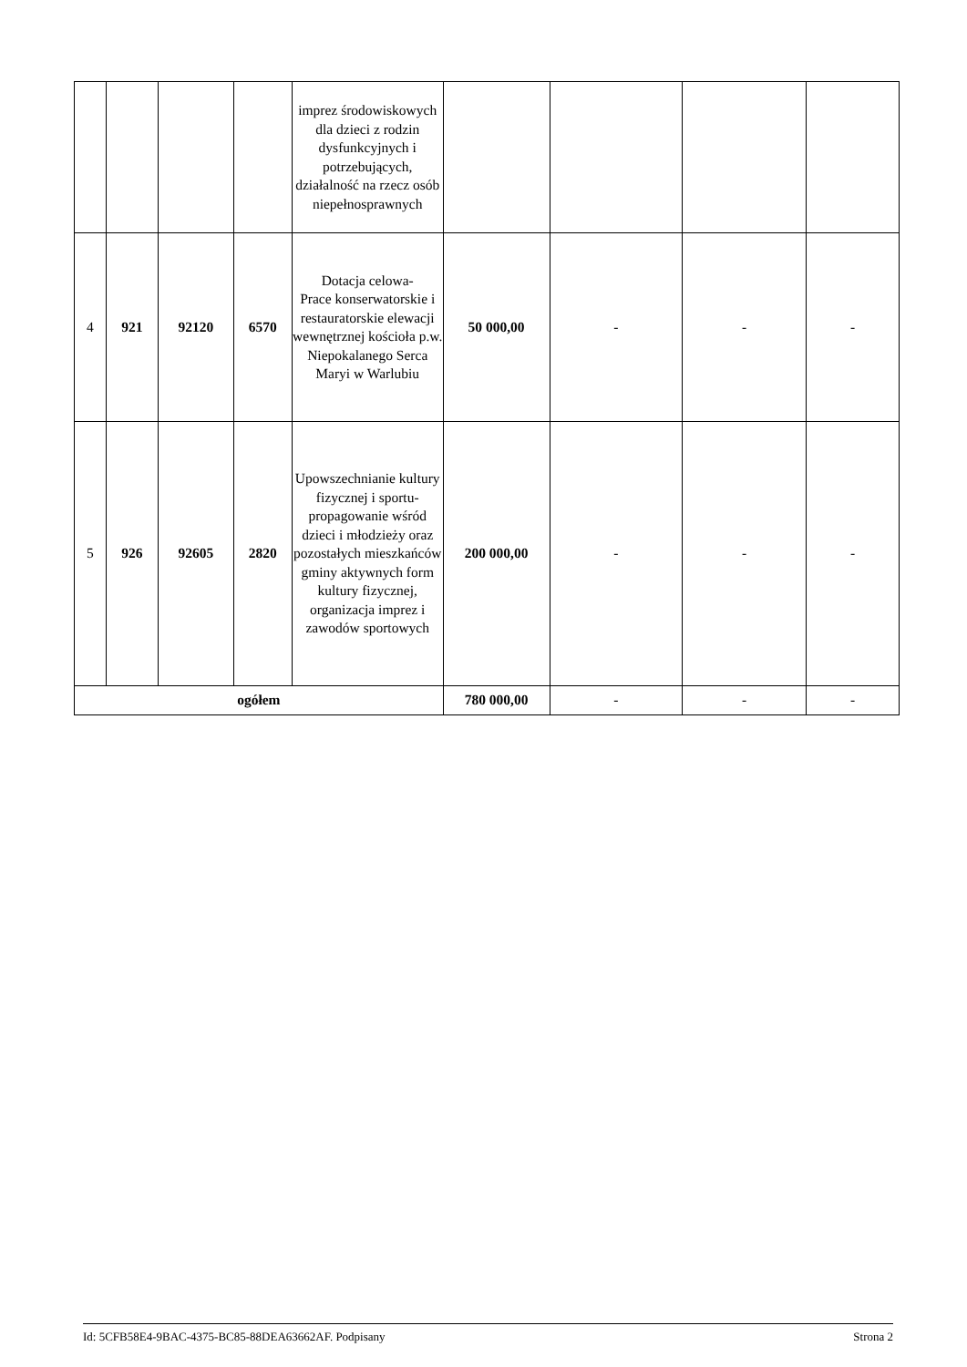| | | | | imprez środowiskowych dla dzieci z rodzin dysfunkcyjnych i potrzebujących, działalność na rzecz osób niepełnosprawnych | | | | |
| 4 | 921 | 92120 | 6570 | Dotacja celowa- Prace konserwatorskie i restauratorskie elewacji wewnętrznej kościoła p.w. Niepokalanego Serca Maryi w Warlubiu | 50 000,00 | - | - | - |
| 5 | 926 | 92605 | 2820 | Upowszechnianie kultury fizycznej i sportu- propagowanie wśród dzieci i młodzieży oraz pozostałych mieszkańców gminy aktywnych form kultury fizycznej, organizacja imprez i zawodów sportowych | 200 000,00 | - | - | - |
| ogółem | | | | | 780 000,00 | - | - | - |
Id: 5CFB58E4-9BAC-4375-BC85-88DEA63662AF. Podpisany Strona 2